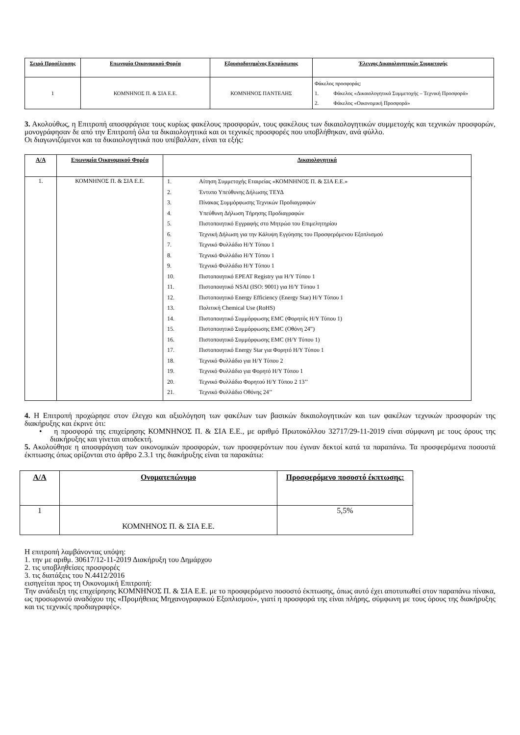| Σειρά Προσέλευσης | Επωνυμία Οικονομικού Φορέα | Εξουσιοδοτημένος Εκπρόσωπος | Έλεγχος Δικαιολογητικών Συμμετοχής |
| --- | --- | --- | --- |
| 1 | ΚΟΜΝΗΝΟΣ Π. & ΣΙΑ Ε.Ε. | ΚΟΜΝΗΝΟΣ ΠΑΝΤΕΛΗΣ | Φάκελος προσφοράς: 1. Φάκελος «Δικαιολογητικά Συμμετοχής – Τεχνική Προσφορά» 2. Φάκελος «Οικονομική Προσφορά» |
3. Ακολούθως, η Επιτροπή αποσφράγισε τους κυρίως φακέλους προσφορών, τους φακέλους των δικαιολογητικών συμμετοχής και τεχνικών προσφορών, μονογράφησαν δε από την Επιτροπή όλα τα δικαιολογητικά και οι τεχνικές προσφορές που υποβλήθηκαν, ανά φύλλο.
Οι διαγωνιζόμενοι και τα δικαιολογητικά που υπέβαλλαν, είναι τα εξής:
| Α/Α | Επωνυμία Οικονομικού Φορέα | Δικαιολογητικά |
| --- | --- | --- |
| 1. | ΚΟΜΝΗΝΟΣ Π. & ΣΙΑ Ε.Ε. | 1. Αίτηση Συμμετοχής Εταιρείας «ΚΟΜΝΗΝΟΣ Π. & ΣΙΑ Ε.Ε.» 2. Έντυπο Υπεύθυνης Δήλωσης ΤΕΥΔ 3. Πίνακας Συμμόρφωσης Τεχνικών Προδιαγραφών 4. Υπεύθυνη Δήλωση Τήρησης Προδιαγραφών 5. Πιστοποιητικό Εγγραφής στο Μητρώο του Επιμελητηρίου 6. Τεχνική Δήλωση για την Κάλυψη Εγγύησης του Προσφερόμενου Εξοπλισμού 7. Τεχνικό Φυλλάδιο Η/Υ Τύπου 1 8. Τεχνικό Φυλλάδιο Η/Υ Τύπου 1 9. Τεχνικό Φυλλάδιο Η/Υ Τύπου 1 10. Πιστοποιητικό EPEAT Registry για Η/Υ Τύπου 1 11. Πιστοποιητικό NSAI (ISO: 9001) για Η/Υ Τύπου 1 12. Πιστοποιητικό Energy Efficiency (Energy Star) Η/Υ Τύπου 1 13. Πολιτική Chemical Use (RoHS) 14. Πιστοποιητικό Συμμόρφωσης EMC (Φορητός Η/Υ Τύπου 1) 15. Πιστοποιητικό Συμμόρφωσης EMC (Οθόνη 24”) 16. Πιστοποιητικό Συμμόρφωσης EMC (Η/Υ Τύπου 1) 17. Πιστοποιητικό Energy Star για Φορητό Η/Υ Τύπου 1 18. Τεχνικό Φυλλάδιο για Η/Υ Τύπου 2 19. Τεχνικό Φυλλάδιο για Φορητό Η/Υ Τύπου 1 20. Τεχνικό Φυλλάδιο Φορητού Η/Υ Τύπου 2 13’’ 21. Τεχνικό Φυλλάδιο Οθόνης 24’’ |
4. Η Επιτροπή προχώρησε στον έλεγχο και αξιολόγηση των φακέλων των βασικών δικαιολογητικών και των φακέλων τεχνικών προσφορών της διακήρυξης και έκρινε ότι:
• η προσφορά της επιχείρησης ΚΟΜΝΗΝΟΣ Π. & ΣΙΑ Ε.Ε., με αριθμό Πρωτοκόλλου 32717/29-11-2019 είναι σύμφωνη με τους όρους της διακήρυξης και γίνεται αποδεκτή.
5. Ακολούθησε η αποσφράγιση των οικονομικών προσφορών, των προσφερόντων που έγιναν δεκτοί κατά τα παραπάνω. Τα προσφερόμενα ποσοστά έκπτωσης όπως ορίζονται στο άρθρο 2.3.1 της διακήρυξης είναι τα παρακάτω:
| Α/Α | Ονοματεπώνυμο | Προσφερόμενο ποσοστό έκπτωσης: |
| --- | --- | --- |
| 1 | ΚΟΜΝΗΝΟΣ Π. & ΣΙΑ Ε.Ε. | 5,5% |
Η επιτροπή λαμβάνοντας υπόψη:
1. την με αριθμ. 30617/12-11-2019 Διακήρυξη του Δημάρχου
2. τις υποβληθείσες προσφορές
3. τις διατάξεις του Ν.4412/2016
εισηγείται προς τη Οικονομική Επιτροπή:
Την ανάδειξη της επιχείρησης ΚΟΜΝΗΝΟΣ Π. & ΣΙΑ Ε.Ε. με το προσφερόμενο ποσοστό έκπτωσης, όπως αυτό έχει αποτυπωθεί στον παραπάνω πίνακα, ως προσωρινού αναδόχου της «Προμήθειας Μηχανογραφικού Εξοπλισμού», γιατί η προσφορά της είναι πλήρης, σύμφωνη με τους όρους της διακήρυξης και τις τεχνικές προδιαγραφές».